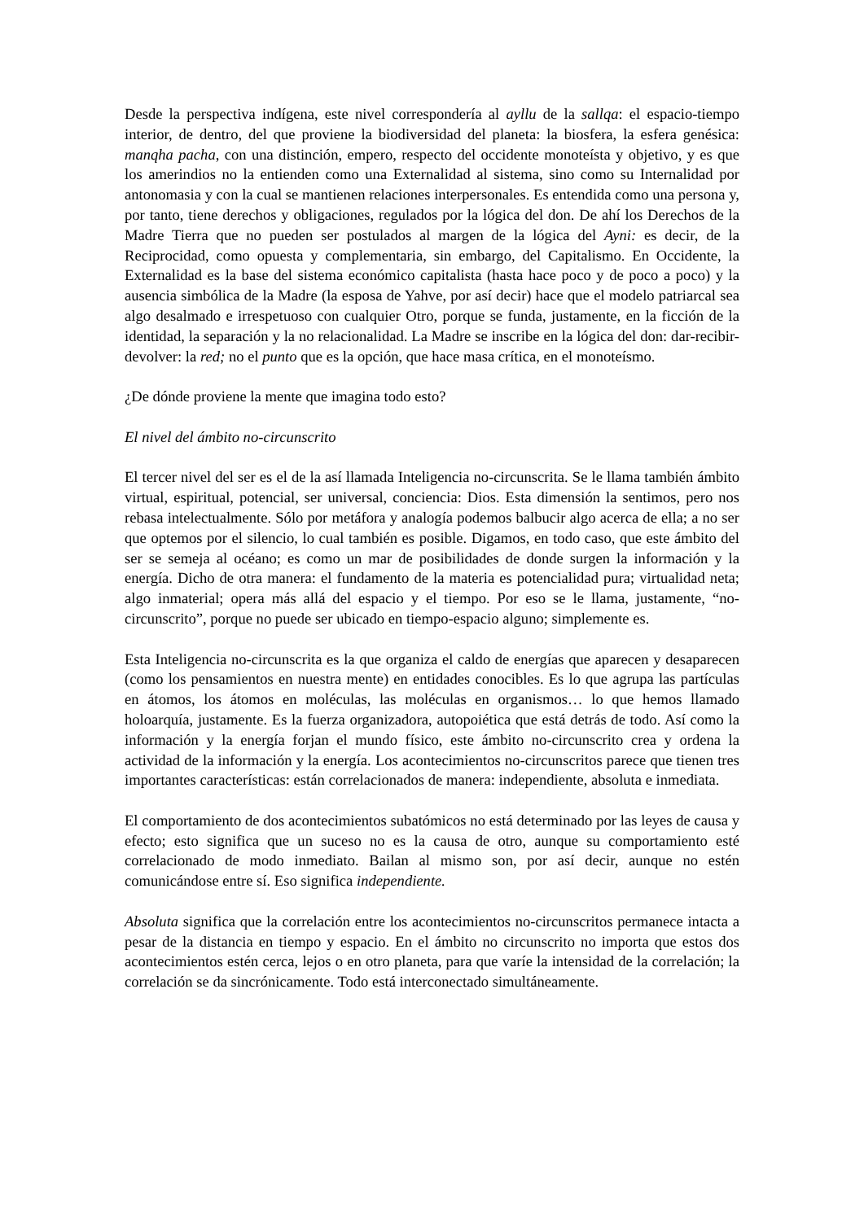Desde la perspectiva indígena, este nivel correspondería al ayllu de la sallqa: el espacio-tiempo interior, de dentro, del que proviene la biodiversidad del planeta: la biosfera, la esfera genésica: manqha pacha, con una distinción, empero, respecto del occidente monoteísta y objetivo, y es que los amerindios no la entienden como una Externalidad al sistema, sino como su Internalidad por antonomasia y con la cual se mantienen relaciones interpersonales. Es entendida como una persona y, por tanto, tiene derechos y obligaciones, regulados por la lógica del don. De ahí los Derechos de la Madre Tierra que no pueden ser postulados al margen de la lógica del Ayni: es decir, de la Reciprocidad, como opuesta y complementaria, sin embargo, del Capitalismo. En Occidente, la Externalidad es la base del sistema económico capitalista (hasta hace poco y de poco a poco) y la ausencia simbólica de la Madre (la esposa de Yahve, por así decir) hace que el modelo patriarcal sea algo desalmado e irrespetuoso con cualquier Otro, porque se funda, justamente, en la ficción de la identidad, la separación y la no relacionalidad. La Madre se inscribe en la lógica del don: dar-recibir-devolver: la red; no el punto que es la opción, que hace masa crítica, en el monoteísmo.
¿De dónde proviene la mente que imagina todo esto?
El nivel del ámbito no-circunscrito
El tercer nivel del ser es el de la así llamada Inteligencia no-circunscrita. Se le llama también ámbito virtual, espiritual, potencial, ser universal, conciencia: Dios. Esta dimensión la sentimos, pero nos rebasa intelectualmente. Sólo por metáfora y analogía podemos balbucir algo acerca de ella; a no ser que optemos por el silencio, lo cual también es posible. Digamos, en todo caso, que este ámbito del ser se semeja al océano; es como un mar de posibilidades de donde surgen la información y la energía. Dicho de otra manera: el fundamento de la materia es potencialidad pura; virtualidad neta; algo inmaterial; opera más allá del espacio y el tiempo. Por eso se le llama, justamente, “no-circunscrito”, porque no puede ser ubicado en tiempo-espacio alguno; simplemente es.
Esta Inteligencia no-circunscrita es la que organiza el caldo de energías que aparecen y desaparecen (como los pensamientos en nuestra mente) en entidades conocibles. Es lo que agrupa las partículas en átomos, los átomos en moléculas, las moléculas en organismos… lo que hemos llamado holoarquía, justamente. Es la fuerza organizadora, autopoiética que está detrás de todo. Así como la información y la energía forjan el mundo físico, este ámbito no-circunscrito crea y ordena la actividad de la información y la energía. Los acontecimientos no-circunscritos parece que tienen tres importantes características: están correlacionados de manera: independiente, absoluta e inmediata.
El comportamiento de dos acontecimientos subatómicos no está determinado por las leyes de causa y efecto; esto significa que un suceso no es la causa de otro, aunque su comportamiento esté correlacionado de modo inmediato. Bailan al mismo son, por así decir, aunque no estén comunicándose entre sí. Eso significa independiente.
Absoluta significa que la correlación entre los acontecimientos no-circunscritos permanece intacta a pesar de la distancia en tiempo y espacio. En el ámbito no circunscrito no importa que estos dos acontecimientos estén cerca, lejos o en otro planeta, para que varíe la intensidad de la correlación; la correlación se da sincrónicamente. Todo está interconectado simultáneamente.